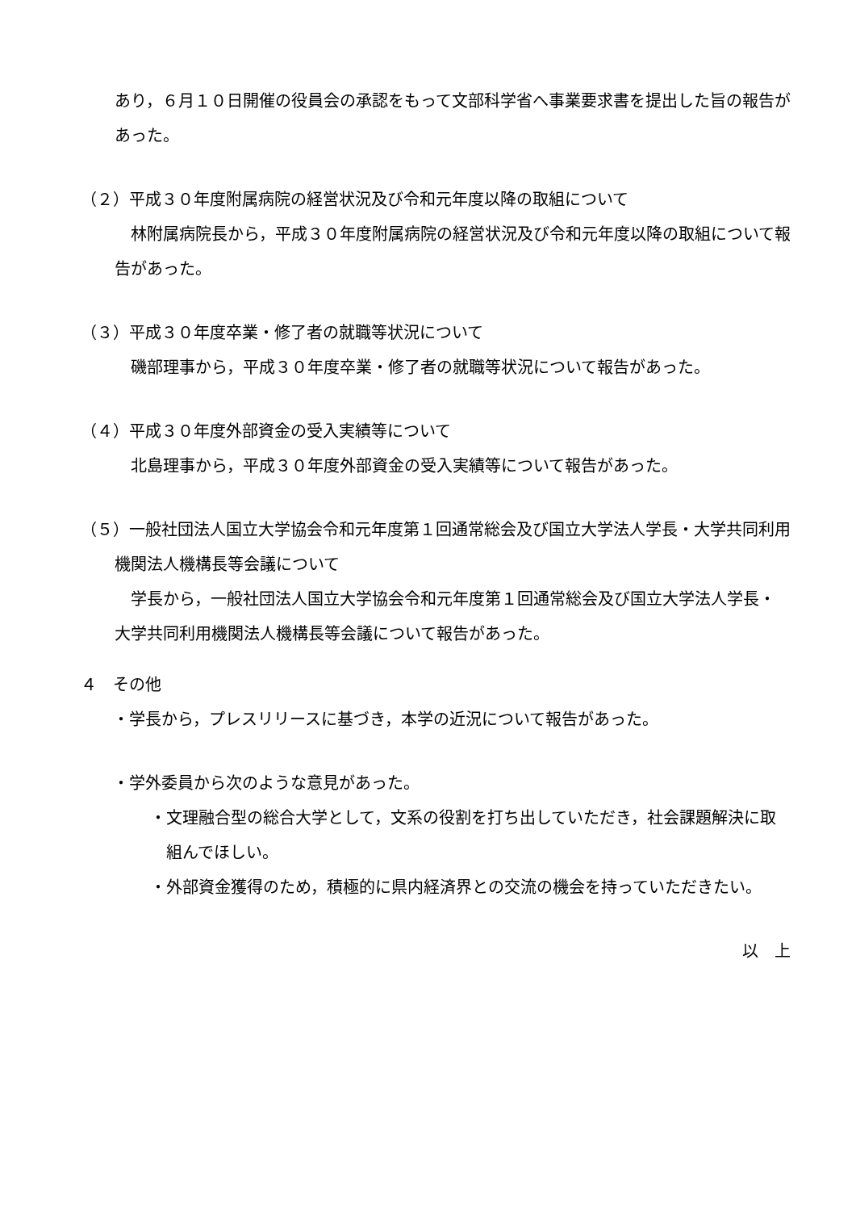あり，６月１０日開催の役員会の承認をもって文部科学省へ事業要求書を提出した旨の報告があった。
（２）平成３０年度附属病院の経営状況及び令和元年度以降の取組について
林附属病院長から，平成３０年度附属病院の経営状況及び令和元年度以降の取組について報告があった。
（３）平成３０年度卒業・修了者の就職等状況について
磯部理事から，平成３０年度卒業・修了者の就職等状況について報告があった。
（４）平成３０年度外部資金の受入実績等について
北島理事から，平成３０年度外部資金の受入実績等について報告があった。
（５）一般社団法人国立大学協会令和元年度第１回通常総会及び国立大学法人学長・大学共同利用機関法人機構長等会議について
学長から，一般社団法人国立大学協会令和元年度第１回通常総会及び国立大学法人学長・大学共同利用機関法人機構長等会議について報告があった。
４　その他
・学長から，プレスリリースに基づき，本学の近況について報告があった。
・学外委員から次のような意見があった。
・文理融合型の総合大学として，文系の役割を打ち出していただき，社会課題解決に取組んでほしい。
・外部資金獲得のため，積極的に県内経済界との交流の機会を持っていただきたい。
以　上